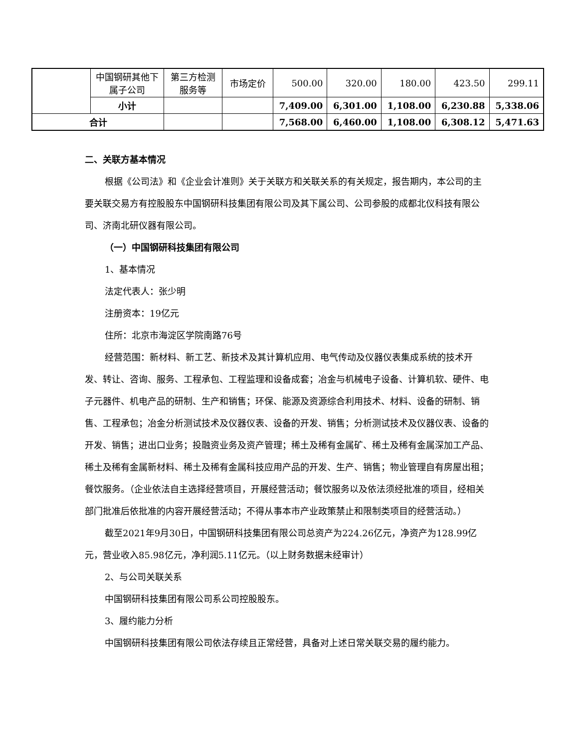| | 中国钢研其他下属子公司 | 第三方检测服务等 | 市场定价 | 500.00 | 320.00 | 180.00 | 423.50 | 299.11 |
| | 小计 | | | 7,409.00 | 6,301.00 | 1,108.00 | 6,230.88 | 5,338.06 |
| 合计 | | | | 7,568.00 | 6,460.00 | 1,108.00 | 6,308.12 | 5,471.63 |
二、关联方基本情况
根据《公司法》和《企业会计准则》关于关联方和关联关系的有关规定，报告期内，本公司的主要关联交易方有控股股东中国钢研科技集团有限公司及其下属公司、公司参股的成都北仪科技有限公司、济南北研仪器有限公司。
（一）中国钢研科技集团有限公司
1、基本情况
法定代表人：张少明
注册资本：19亿元
住所：北京市海淀区学院南路76号
经营范围：新材料、新工艺、新技术及其计算机应用、电气传动及仪器仪表集成系统的技术开发、转让、咨询、服务、工程承包、工程监理和设备成套；冶金与机械电子设备、计算机软、硬件、电子元器件、机电产品的研制、生产和销售；环保、能源及资源综合利用技术、材料、设备的研制、销售、工程承包；冶金分析测试技术及仪器仪表、设备的开发、销售；分析测试技术及仪器仪表、设备的开发、销售；进出口业务；投融资业务及资产管理；稀土及稀有金属矿、稀土及稀有金属深加工产品、稀土及稀有金属新材料、稀土及稀有金属科技应用产品的开发、生产、销售；物业管理自有房屋出租；餐饮服务。（企业依法自主选择经营项目，开展经营活动；餐饮服务以及依法须经批准的项目，经相关部门批准后依批准的内容开展经营活动；不得从事本市产业政策禁止和限制类项目的经营活动。）
截至2021年9月30日，中国钢研科技集团有限公司总资产为224.26亿元，净资产为128.99亿元，营业收入85.98亿元，净利润5.11亿元。（以上财务数据未经审计）
2、与公司关联关系
中国钢研科技集团有限公司系公司控股股东。
3、履约能力分析
中国钢研科技集团有限公司依法存续且正常经营，具备对上述日常关联交易的履约能力。